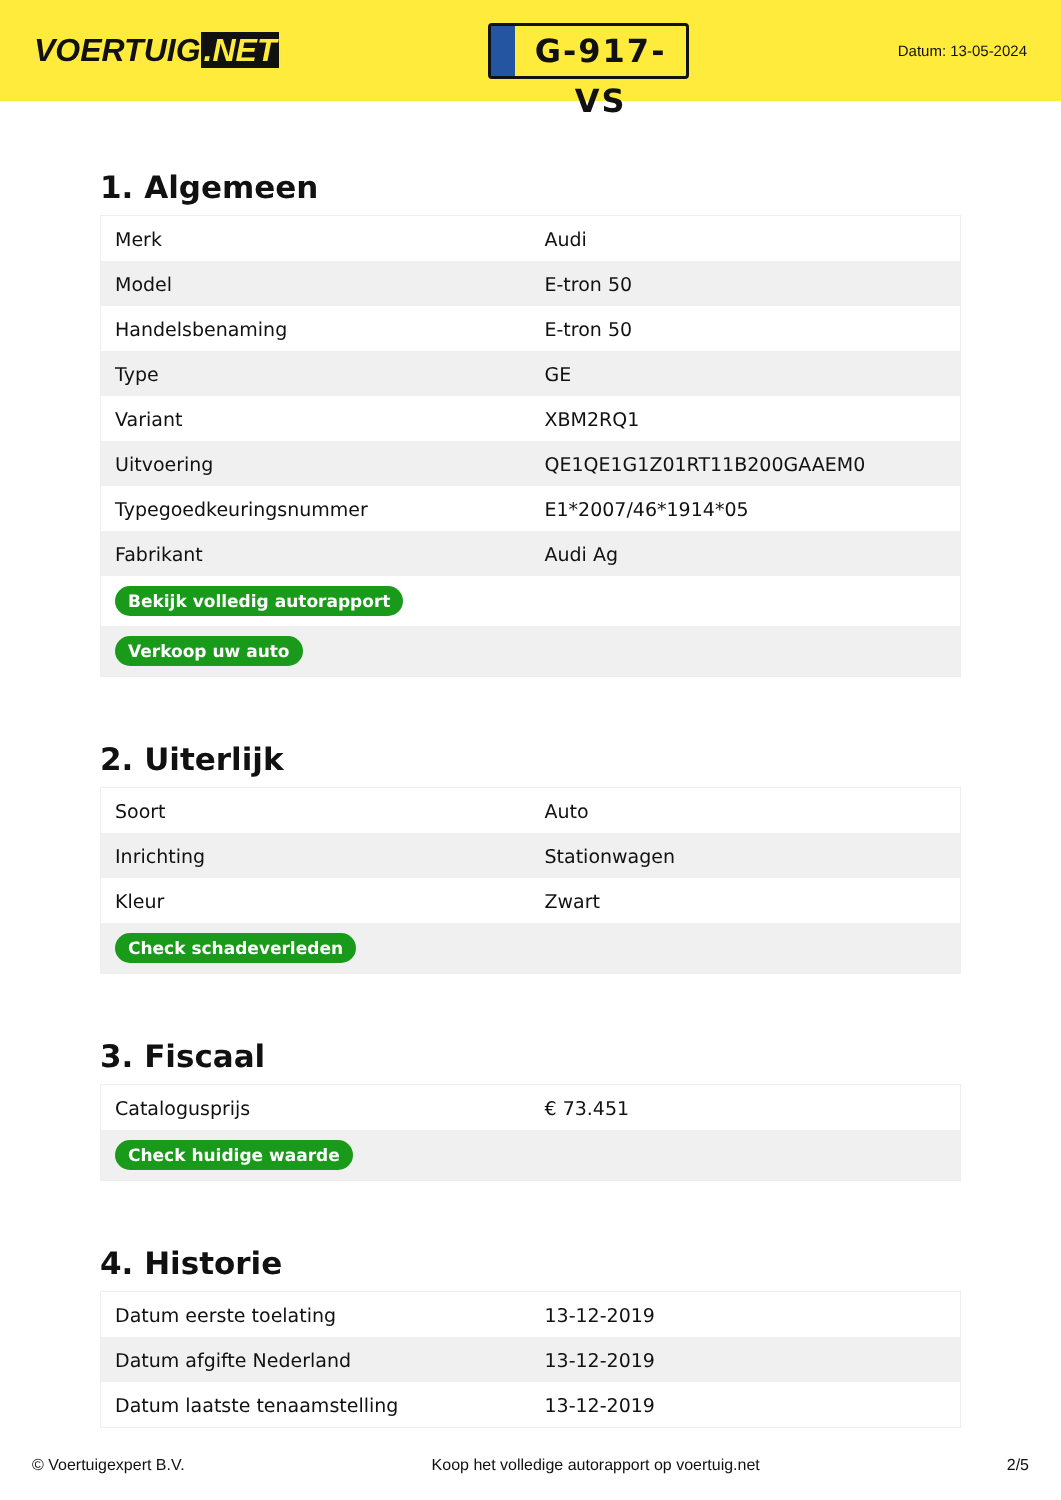VOERTUIG.NET
G-917-VS
Datum: 13-05-2024
1. Algemeen
| Merk | Audi |
| Model | E-tron 50 |
| Handelsbenaming | E-tron 50 |
| Type | GE |
| Variant | XBM2RQ1 |
| Uitvoering | QE1QE1G1Z01RT11B200GAAEM0 |
| Typegoedkeuringsnummer | E1*2007/46*1914*05 |
| Fabrikant | Audi Ag |
| Bekijk volledig autorapport | |
| Verkoop uw auto | |
2. Uiterlijk
| Soort | Auto |
| Inrichting | Stationwagen |
| Kleur | Zwart |
| Check schadeverleden | |
3. Fiscaal
| Catalogusprijs | € 73.451 |
| Check huidige waarde | |
4. Historie
| Datum eerste toelating | 13-12-2019 |
| Datum afgifte Nederland | 13-12-2019 |
| Datum laatste tenaamstelling | 13-12-2019 |
© Voertuigexpert B.V. Koop het volledige autorapport op voertuig.net 2/5